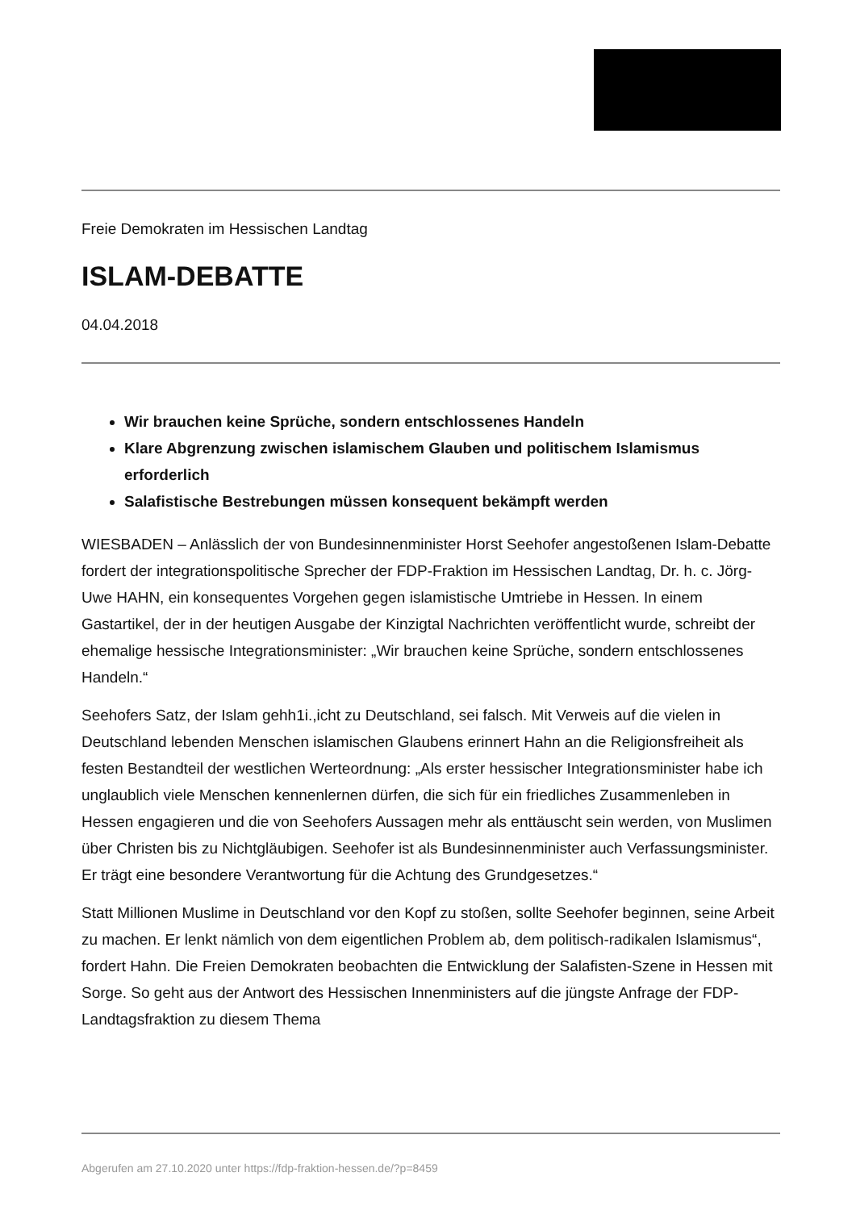Freie Demokraten im Hessischen Landtag
ISLAM-DEBATTE
04.04.2018
Wir brauchen keine Sprüche, sondern entschlossenes Handeln
Klare Abgrenzung zwischen islamischem Glauben und politischem Islamismus erforderlich
Salafistische Bestrebungen müssen konsequent bekämpft werden
WIESBADEN – Anlässlich der von Bundesinnenminister Horst Seehofer angestoßenen Islam-Debatte fordert der integrationspolitische Sprecher der FDP-Fraktion im Hessischen Landtag, Dr. h. c. Jörg-Uwe HAHN, ein konsequentes Vorgehen gegen islamistische Umtriebe in Hessen. In einem Gastartikel, der in der heutigen Ausgabe der Kinzigtal Nachrichten veröffentlicht wurde, schreibt der ehemalige hessische Integrationsminister: „Wir brauchen keine Sprüche, sondern entschlossenes Handeln.“
Seehofers Satz, der Islam gehh1i.,icht zu Deutschland, sei falsch. Mit Verweis auf die vielen in Deutschland lebenden Menschen islamischen Glaubens erinnert Hahn an die Religionsfreiheit als festen Bestandteil der westlichen Werteordnung: „Als erster hessischer Integrationsminister habe ich unglaublich viele Menschen kennenlernen dürfen, die sich für ein friedliches Zusammenleben in Hessen engagieren und die von Seehofers Aussagen mehr als enttäuscht sein werden, von Muslimen über Christen bis zu Nichtgläubigen. Seehofer ist als Bundesinnenminister auch Verfassungsminister. Er trägt eine besondere Verantwortung für die Achtung des Grundgesetzes.“
Statt Millionen Muslime in Deutschland vor den Kopf zu stoßen, sollte Seehofer beginnen, seine Arbeit zu machen. Er lenkt nämlich von dem eigentlichen Problem ab, dem politisch-radikalen Islamismus“, fordert Hahn. Die Freien Demokraten beobachten die Entwicklung der Salafisten-Szene in Hessen mit Sorge. So geht aus der Antwort des Hessischen Innenministers auf die jüngste Anfrage der FDP-Landtagsfraktion zu diesem Thema
Abgerufen am 27.10.2020 unter https://fdp-fraktion-hessen.de/?p=8459